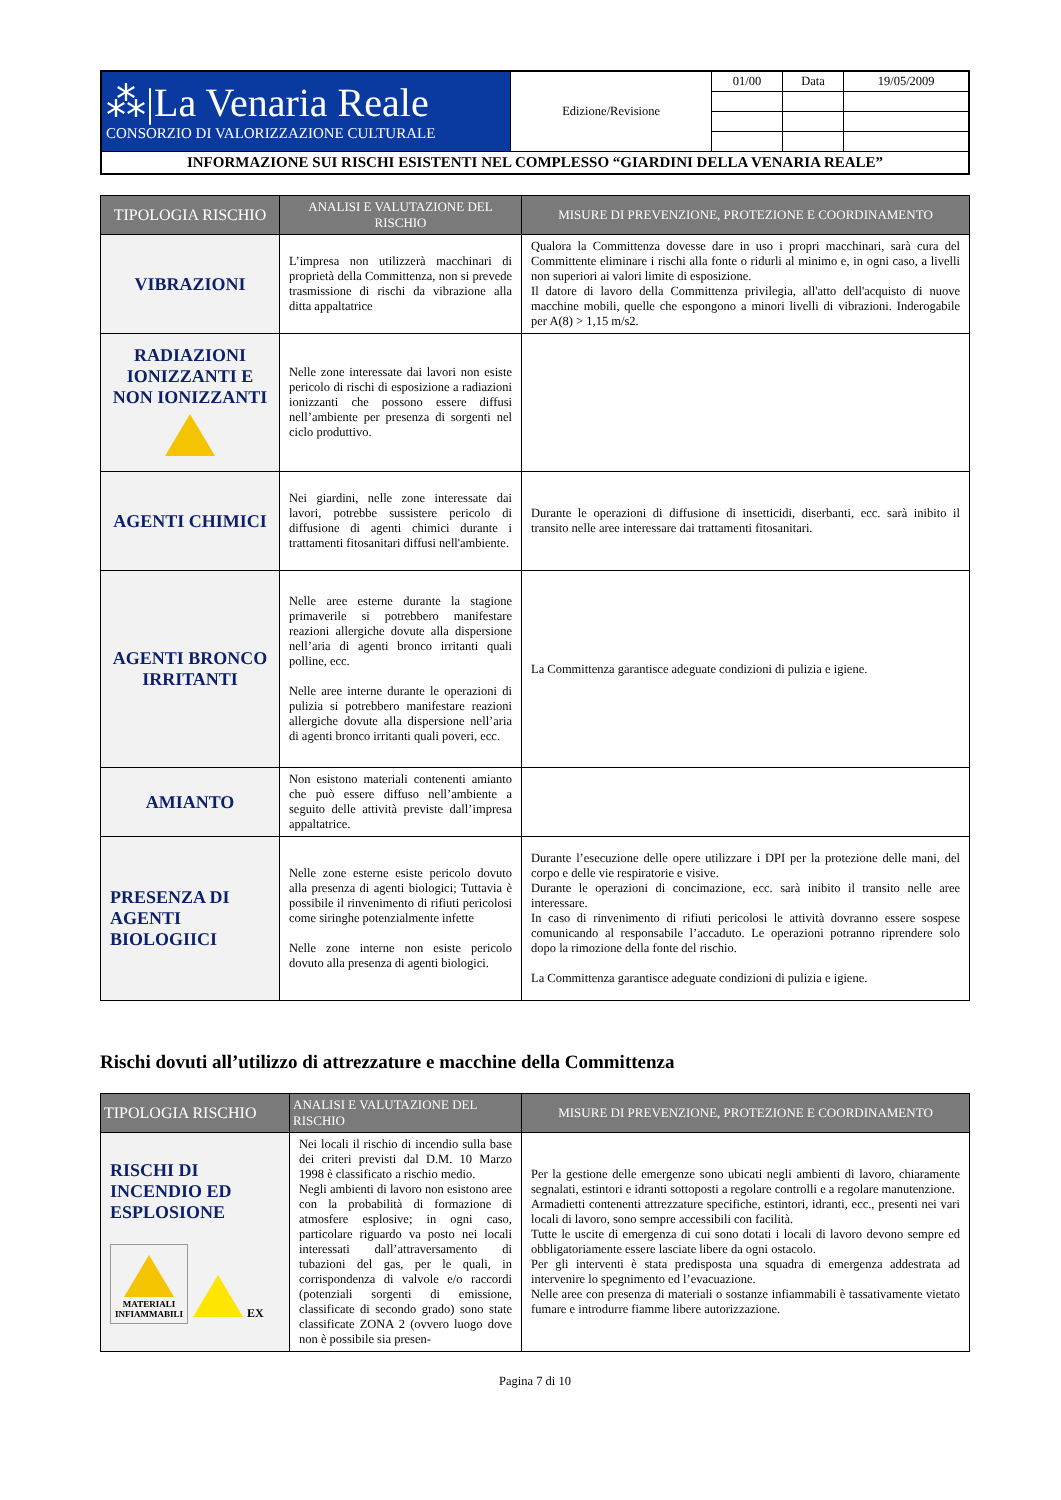| ⁂/La Venaria Reale CONSORZIO DI VALORIZZAZIONE CULTURALE | Edizione/Revisione | 01/00 | Data | 19/05/2009 |
| INFORMAZIONE SUI RISCHI ESISTENTI NEL COMPLESSO “GIARDINI DELLA VENARIA REALE” | | | | |
| TIPOLOGIA RISCHIO | ANALISI E VALUTAZIONE DEL RISCHIO | MISURE DI PREVENZIONE, PROTEZIONE E COORDINAMENTO |
| --- | --- | --- |
| VIBRAZIONI | L’impresa non utilizzerà macchinari di proprietà della Committenza, non si prevede trasmissione di rischi da vibrazione alla ditta appaltatrice | Qualora la Committenza dovesse dare in uso i propri macchinari, sarà cura del Committente eliminare i rischi alla fonte o ridurli al minimo e, in ogni caso, a livelli non superiori ai valori limite di esposizione. Il datore di lavoro della Committenza privilegia, all'atto dell'acquisto di nuove macchine mobili, quelle che espongono a minori livelli di vibrazioni. Inderogabile per A(8) > 1,15 m/s2. |
| RADIAZIONI IONIZZANTI E NON IONIZZANTI | Nelle zone interessate dai lavori non esiste pericolo di rischi di esposizione a radiazioni ionizzanti che possono essere diffusi nell’ambiente per presenza di sorgenti nel ciclo produttivo. | |
| AGENTI CHIMICI | Nei giardini, nelle zone interessate dai lavori, potrebbe sussistere pericolo di diffusione di agenti chimici durante i trattamenti fitosanitari diffusi nell'ambiente. | Durante le operazioni di diffusione di insetticidi, diserbanti, ecc. sarà inibito il transito nelle aree interessare dai trattamenti fitosanitari. |
| AGENTI BRONCO IRRITANTI | Nelle aree esterne durante la stagione primaverile si potrebbero manifestare reazioni allergiche dovute alla dispersione nell’aria di agenti bronco irritanti quali polline, ecc. Nelle aree interne durante le operazioni di pulizia si potrebbero manifestare reazioni allergiche dovute alla dispersione nell’aria di agenti bronco irritanti quali poveri, ecc. | La Committenza garantisce adeguate condizioni di pulizia e igiene. |
| AMIANTO | Non esistono materiali contenenti amianto che può essere diffuso nell’ambiente a seguito delle attività previste dall’impresa appaltatrice. | |
| PRESENZA DI AGENTI BIOLOGIICI | Nelle zone esterne esiste pericolo dovuto alla presenza di agenti biologici; Tuttavia è possibile il rinvenimento di rifiuti pericolosi come siringhe potenzialmente infette Nelle zone interne non esiste pericolo dovuto alla presenza di agenti biologici. | Durante l’esecuzione delle opere utilizzare i DPI per la protezione delle mani, del corpo e delle vie respiratorie e visive. Durante le operazioni di concimazione, ecc. sarà inibito il transito nelle aree interessare. In caso di rinvenimento di rifiuti pericolosi le attività dovranno essere sospese comunicando al responsabile l’accaduto. Le operazioni potranno riprendere solo dopo la rimozione della fonte del rischio. La Committenza garantisce adeguate condizioni di pulizia e igiene. |
Rischi dovuti all’utilizzo di attrezzature e macchine della Committenza
| TIPOLOGIA RISCHIO | ANALISI E VALUTAZIONE DEL RISCHIO | MISURE DI PREVENZIONE, PROTEZIONE E COORDINAMENTO |
| --- | --- | --- |
| RISCHI DI INCENDIO ED ESPLOSIONE MATERIALI INFIAMMABILI EX | Nei locali il rischio di incendio sulla base dei criteri previsti dal D.M. 10 Marzo 1998 è classificato a rischio medio. Negli ambienti di lavoro non esistono aree con la probabilità di formazione di atmosfere esplosive; in ogni caso, particolare riguardo va posto nei locali interessati dall’attraversamento di tubazioni del gas, per le quali, in corrispondenza di valvole e/o raccordi (potenziali sorgenti di emissione, classificate di secondo grado) sono state classificate ZONA 2 (ovvero luogo dove non è possibile sia presen- | Per la gestione delle emergenze sono ubicati negli ambienti di lavoro, chiaramente segnalati, estintori e idranti sottoposti a regolare controlli e a regolare manutenzione. Armadietti contenenti attrezzature specifiche, estintori, idranti, ecc., presenti nei vari locali di lavoro, sono sempre accessibili con facilità. Tutte le uscite di emergenza di cui sono dotati i locali di lavoro devono sempre ed obbligatoriamente essere lasciate libere da ogni ostacolo. Per gli interventi è stata predisposta una squadra di emergenza addestrata ad intervenire lo spegnimento ed l’evacuazione. Nelle aree con presenza di materiali o sostanze infiammabili è tassativamente vietato fumare e introdurre fiamme libere autorizzazione. |
Pagina 7 di 10